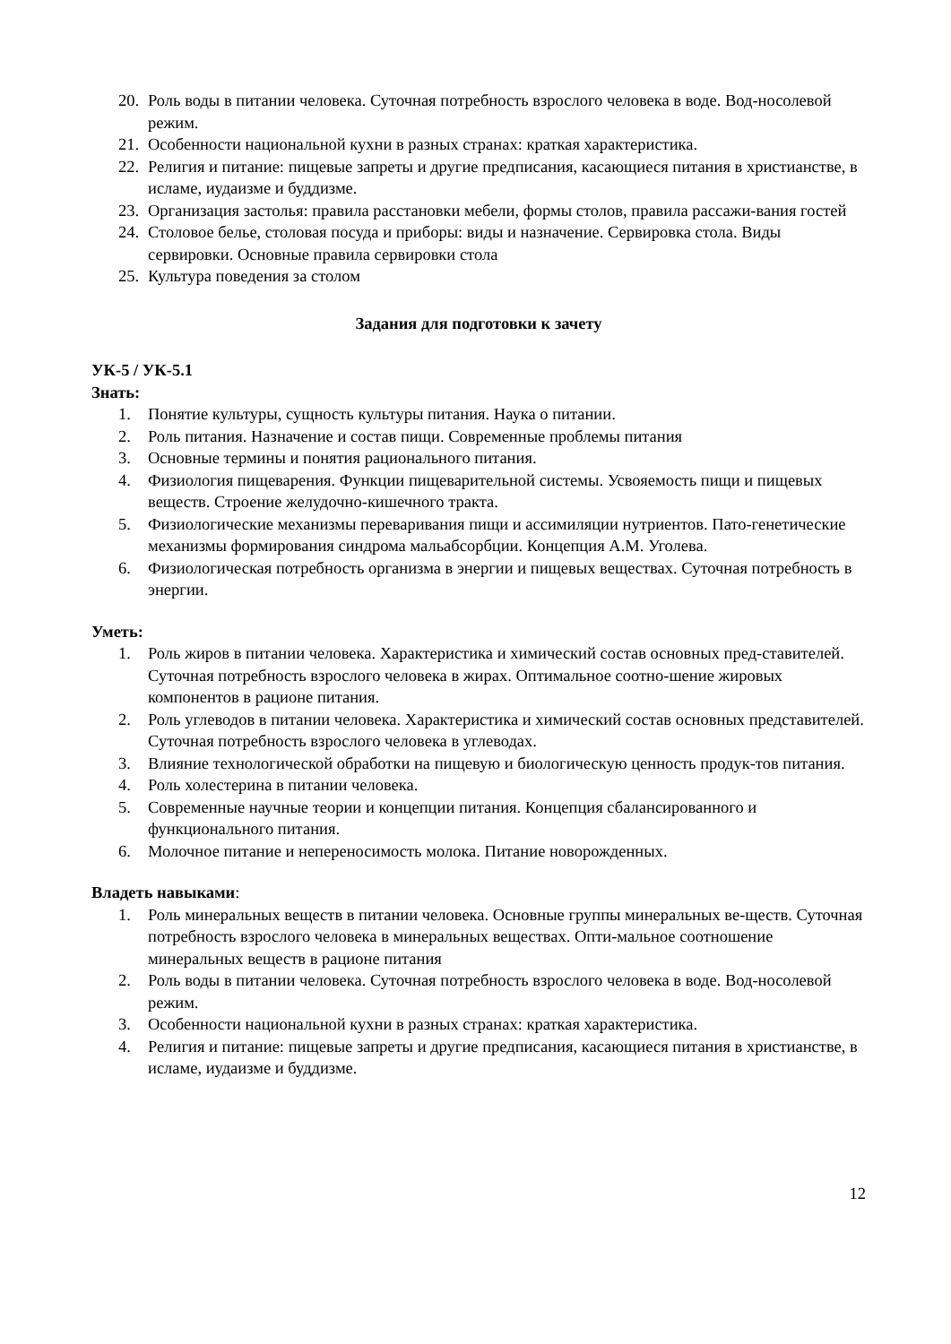20. Роль воды в питании человека. Суточная потребность взрослого человека в воде. Вод-носолевой режим.
21. Особенности национальной кухни в разных странах: краткая характеристика.
22. Религия и питание: пищевые запреты и другие предписания, касающиеся питания в христианстве, в исламе, иудаизме и буддизме.
23. Организация застолья: правила расстановки мебели, формы столов, правила рассажи-вания гостей
24. Столовое белье, столовая посуда и приборы: виды и назначение. Сервировка стола. Виды сервировки. Основные правила сервировки стола
25. Культура поведения за столом
Задания для подготовки к зачету
УК-5 / УК-5.1
Знать:
1. Понятие культуры, сущность культуры питания. Наука о питании.
2. Роль питания. Назначение и состав пищи. Современные проблемы питания
3. Основные термины и понятия рационального питания.
4. Физиология пищеварения. Функции пищеварительной системы. Усвояемость пищи и пищевых веществ. Строение желудочно-кишечного тракта.
5. Физиологические механизмы переваривания пищи и ассимиляции нутриентов. Пато-генетические механизмы формирования синдрома мальабсорбции. Концепция А.М. Уголева.
6. Физиологическая потребность организма в энергии и пищевых веществах. Суточная потребность в энергии.
Уметь:
1. Роль жиров в питании человека. Характеристика и химический состав основных пред-ставителей. Суточная потребность взрослого человека в жирах. Оптимальное соотно-шение жировых компонентов в рационе питания.
2. Роль углеводов в питании человека. Характеристика и химический состав основных представителей. Суточная потребность взрослого человека в углеводах.
3. Влияние технологической обработки на пищевую и биологическую ценность продук-тов питания.
4. Роль холестерина в питании человека.
5. Современные научные теории и концепции питания. Концепция сбалансированного и функционального питания.
6. Молочное питание и непереносимость молока. Питание новорожденных.
Владеть навыками:
1. Роль минеральных веществ в питании человека. Основные группы минеральных ве-ществ. Суточная потребность взрослого человека в минеральных веществах. Опти-мальное соотношение минеральных веществ в рационе питания
2. Роль воды в питании человека. Суточная потребность взрослого человека в воде. Вод-носолевой режим.
3. Особенности национальной кухни в разных странах: краткая характеристика.
4. Религия и питание: пищевые запреты и другие предписания, касающиеся питания в христианстве, в исламе, иудаизме и буддизме.
12